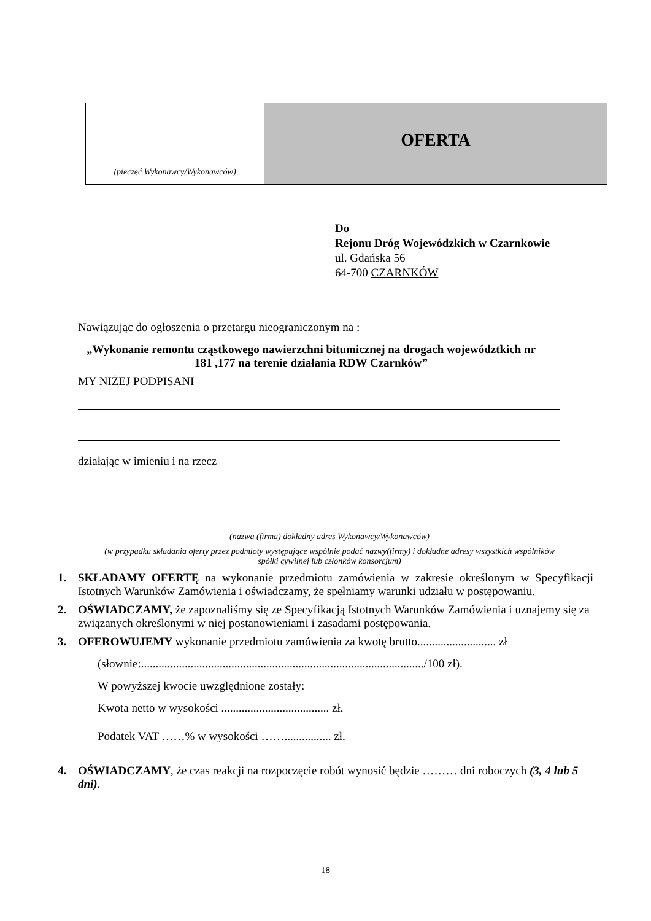| (pieczęć Wykonawcy/Wykonawców) | OFERTA |
Do
Rejonu Dróg Wojewódzkich w Czarnkowie
ul. Gdańska 56
64-700 CZARNKÓW
Nawiązując do ogłoszenia o przetargu nieograniczonym na :
„Wykonanie remontu cząstkowego nawierzchni bitumicznej na drogach województkich nr 181 ,177 na terenie działania RDW Czarnków”
MY NIŻEJ PODPISANI
działając w imieniu i na rzecz
(nazwa (firma) dokładny adres Wykonawcy/Wykonawców)
(w przypadku składania oferty przez podmioty występujące wspólnie podać nazwy(firmy) i dokładne adresy wszystkich wspólników spółki cywilnej lub członków konsorcjum)
1. SKŁADAMY OFERTĘ na wykonanie przedmiotu zamówienia w zakresie określonym w Specyfikacji Istotnych Warunków Zamówienia i oświadczamy, że spełniamy warunki udziału w postępowaniu.
2. OŚWIADCZAMY, że zapoznaliśmy się ze Specyfikacją Istotnych Warunków Zamówienia i uznajemy się za związanych określonymi w niej postanowieniami i zasadami postępowania.
3. OFEROWUJEMY wykonanie przedmiotu zamówienia za kwotę brutto........................... zł
(słownie:................................................................................................./100 zł).
W powyższej kwocie uwzględnione zostały:
Kwota netto w wysokości ..................................... zł.
Podatek VAT ……% w wysokości ……................ zł.
4. OŚWIADCZAMY, że czas reakcji na rozpoczęcie robót wynosić będzie ……… dni roboczych (3, 4 lub 5 dni).
18